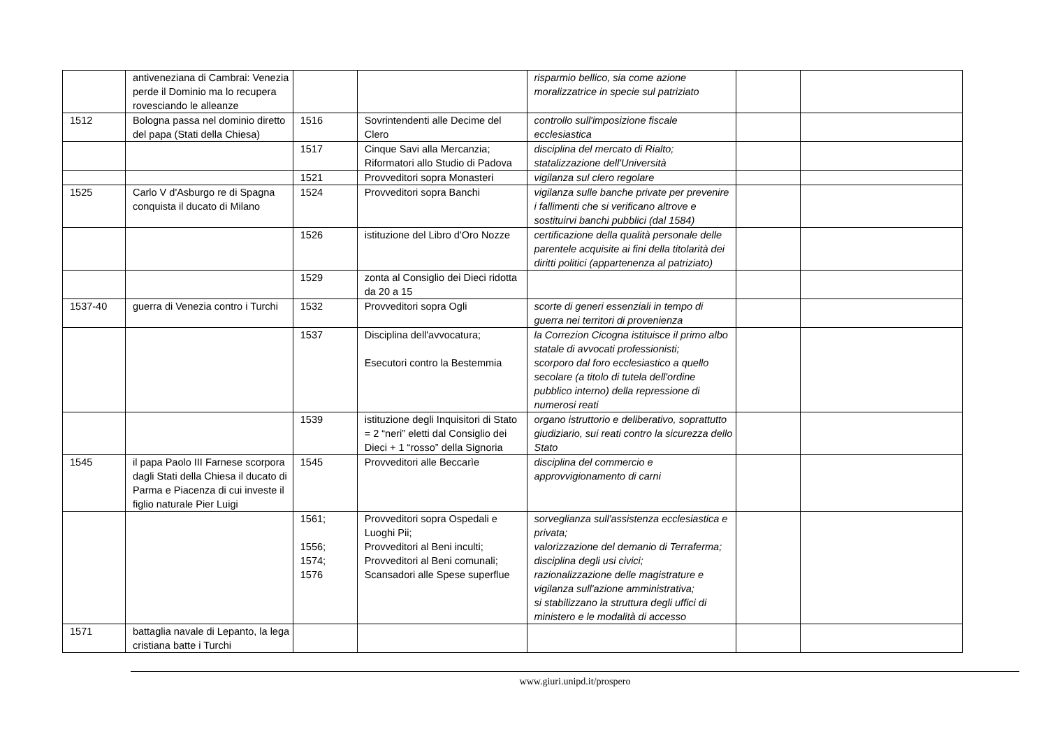| | antiveneziana di Cambrai: Venezia perde il Dominio ma lo recupera rovesciando le alleanze | | | risparmio bellico, sia come azione moralizzatrice in specie sul patriziato | | |
| 1512 | Bologna passa nel dominio diretto del papa (Stati della Chiesa) | 1516 | Sovrintendenti alle Decime del Clero | controllo sull'imposizione fiscale ecclesiastica | | |
| | | 1517 | Cinque Savi alla Mercanzia; Riformatori allo Studio di Padova | disciplina del mercato di Rialto; statalizzazione dell'Università | | |
| | | 1521 | Provveditori sopra Monasteri | vigilanza sul clero regolare | | |
| 1525 | Carlo V d'Asburgo re di Spagna conquista il ducato di Milano | 1524 | Provveditori sopra Banchi | vigilanza sulle banche private per prevenire i fallimenti che si verificano altrove e sostituirvi banchi pubblici (dal 1584) | | |
| | | 1526 | istituzione del Libro d'Oro Nozze | certificazione della qualità personale delle parentele acquisite ai fini della titolarità dei diritti politici (appartenenza al patriziato) | | |
| | | 1529 | zonta al Consiglio dei Dieci ridotta da 20 a 15 | | | |
| 1537-40 | guerra di Venezia contro i Turchi | 1532 | Provveditori sopra Ogli | scorte di generi essenziali in tempo di guerra nei territori di provenienza | | |
| | | 1537 | Disciplina dell'avvocatura; Esecutori contro la Bestemmia | la Correzion Cicogna istituisce il primo albo statale di avvocati professionisti; scorporo dal foro ecclesiastico a quello secolare (a titolo di tutela dell'ordine pubblico interno) della repressione di numerosi reati | | |
| | | 1539 | istituzione degli Inquisitori di Stato = 2 “neri” eletti dal Consiglio dei Dieci + 1 “rosso” della Signoria | organo istruttorio e deliberativo, soprattutto giudiziario, sui reati contro la sicurezza dello Stato | | |
| 1545 | il papa Paolo III Farnese scorpora dagli Stati della Chiesa il ducato di Parma e Piacenza di cui investe il figlio naturale Pier Luigi | 1545 | Provveditori alle Beccarìe | disciplina del commercio e approvvigionamento di carni | | |
| | | 1561; 1556; 1574; 1576 | Provveditori sopra Ospedali e Luoghi Pii; Provveditori al Beni inculti; Provveditori al Beni comunali; Scansadori alle Spese superflue | sorveglianza sull'assistenza ecclesiastica e privata; valorizzazione del demanio di Terraferma; disciplina degli usi civici; razionalizzazione delle magistrature e vigilanza sull'azione amministrativa; si stabilizzano la struttura degli uffici di ministero e le modalità di accesso | | |
| 1571 | battaglia navale di Lepanto, la lega cristiana batte i Turchi | | | | | |
www.giuri.unipd.it/prospero